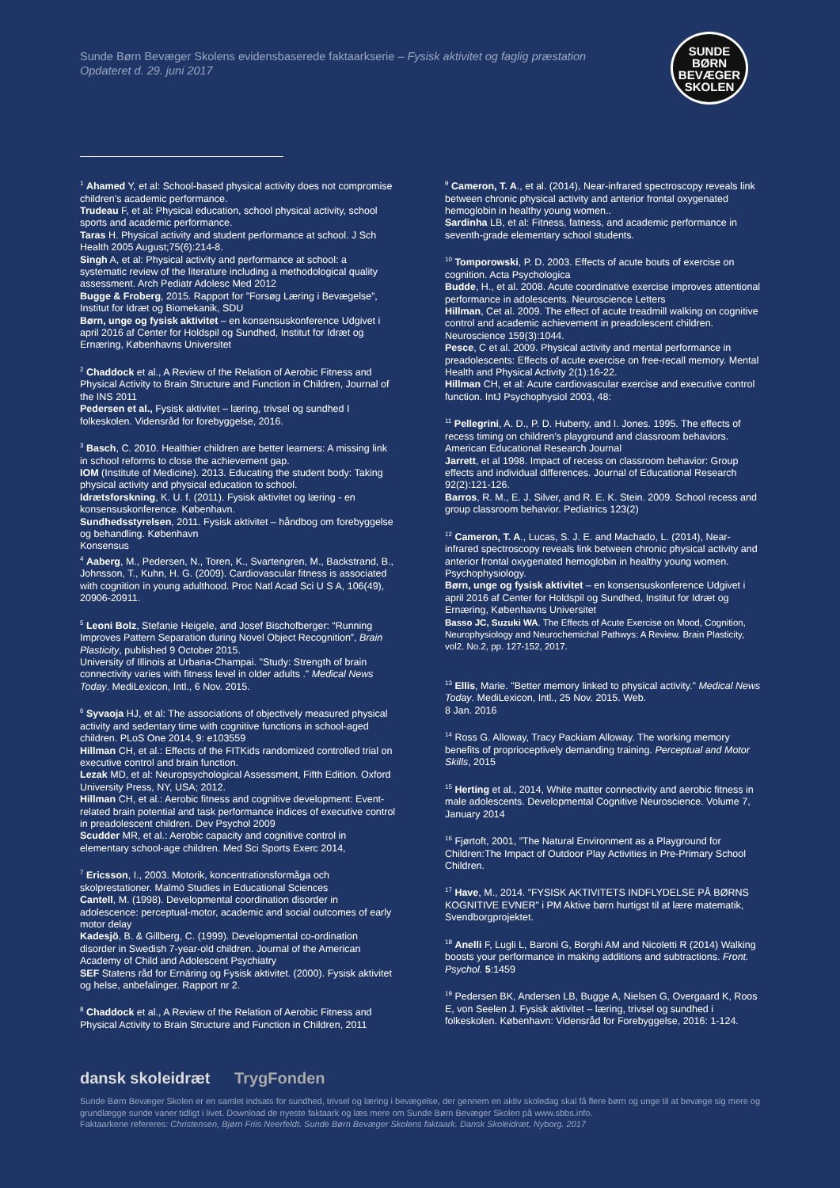Sunde Børn Bevæger Skolens evidensbaserede faktaarkserie – Fysisk aktivitet og faglig præstation
Opdateret d. 29. juni 2017
SUNDE
BØRN
BEVÆGER
SKOLEN
<sup>1</sup> Ahamed Y, et al: School-based physical activity does not compromise children's academic performance.
Trudeau F, et al: Physical education, school physical activity, school sports and academic performance.
Taras H. Physical activity and student performance at school. J Sch Health 2005 August;75(6):214-8.
Singh A, et al: Physical activity and performance at school: a systematic review of the literature including a methodological quality assessment. Arch Pediatr Adolesc Med 2012
Bugge & Froberg, 2015. Rapport for ”Forsøg Læring i Bevægelse”, Institut for Idræt og Biomekanik, SDU
Børn, unge og fysisk aktivitet – en konsensuskonference Udgivet i april 2016 af Center for Holdspil og Sundhed, Institut for Idræt og Ernæring, Københavns Universitet
<sup>2</sup> Chaddock et al., A Review of the Relation of Aerobic Fitness and Physical Activity to Brain Structure and Function in Children, Journal of the INS 2011
Pedersen et al., Fysisk aktivitet – læring, trivsel og sundhed I folkeskolen. Vidensråd for forebyggelse, 2016.
<sup>3</sup> Basch, C. 2010. Healthier children are better learners: A missing link in school reforms to close the achievement gap.
IOM (Institute of Medicine). 2013. Educating the student body: Taking physical activity and physical education to school.
Idrætsforskning, K. U. f. (2011). Fysisk aktivitet og læring - en konsensuskonference. København.
Sundhedsstyrelsen, 2011. Fysisk aktivitet – håndbog om forebyggelse og behandling. København
Konsensus
<sup>4</sup> Aaberg, M., Pedersen, N., Toren, K., Svartengren, M., Backstrand, B., Johnsson, T., Kuhn, H. G. (2009). Cardiovascular fitness is associated with cognition in young adulthood. Proc Natl Acad Sci U S A, 106(49), 20906-20911.
<sup>5</sup> Leoni Bolz, Stefanie Heigele, and Josef Bischofberger: “Running Improves Pattern Separation during Novel Object Recognition”, Brain Plasticity, published 9 October 2015.
University of Illinois at Urbana-Champai. "Study: Strength of brain connectivity varies with fitness level in older adults ." Medical News Today. MediLexicon, Intl., 6 Nov. 2015.
<sup>6</sup> Syvaoja HJ, et al: The associations of objectively measured physical activity and sedentary time with cognitive functions in school-aged children. PLoS One 2014, 9: e103559
Hillman CH, et al.: Effects of the FITKids randomized controlled trial on executive control and brain function.
Lezak MD, et al: Neuropsychological Assessment, Fifth Edition. Oxford University Press, NY, USA; 2012.
Hillman CH, et al.: Aerobic fitness and cognitive development: Event-related brain potential and task performance indices of executive control in preadolescent children. Dev Psychol 2009
Scudder MR, et al.: Aerobic capacity and cognitive control in elementary school-age children. Med Sci Sports Exerc 2014,
<sup>7</sup> Ericsson, I., 2003. Motorik, koncentrationsformåga och skolprestationer. Malmö Studies in Educational Sciences
Cantell, M. (1998). Developmental coordination disorder in adolescence: perceptual-motor, academic and social outcomes of early motor delay
Kadesjö, B. & Gillberg, C. (1999). Developmental co-ordination disorder in Swedish 7-year-old children. Journal of the American Academy of Child and Adolescent Psychiatry
SEF Statens råd for Ernäring og Fysisk aktivitet. (2000). Fysisk aktivitet og helse, anbefalinger. Rapport nr 2.
<sup>8</sup> Chaddock et al., A Review of the Relation of Aerobic Fitness and Physical Activity to Brain Structure and Function in Children, 2011
<sup>9</sup> Cameron, T. A., et al. (2014), Near-infrared spectroscopy reveals link between chronic physical activity and anterior frontal oxygenated hemoglobin in healthy young women..
Sardinha LB, et al: Fitness, fatness, and academic performance in seventh-grade elementary school students.
<sup>10</sup> Tomporowski, P. D. 2003. Effects of acute bouts of exercise on cognition. Acta Psychologica
Budde, H., et al. 2008. Acute coordinative exercise improves attentional performance in adolescents. Neuroscience Letters
Hillman, Cet al. 2009. The effect of acute treadmill walking on cognitive control and academic achievement in preadolescent children. Neuroscience 159(3):1044.
Pesce, C et al. 2009. Physical activity and mental performance in preadolescents: Effects of acute exercise on free-recall memory. Mental Health and Physical Activity 2(1):16-22.
Hillman CH, et al: Acute cardiovascular exercise and executive control function. IntJ Psychophysiol 2003, 48:
<sup>11</sup> Pellegrini, A. D., P. D. Huberty, and I. Jones. 1995. The effects of recess timing on children’s playground and classroom behaviors. American Educational Research Journal
Jarrett, et al 1998. Impact of recess on classroom behavior: Group effects and individual differences. Journal of Educational Research 92(2):121-126.
Barros, R. M., E. J. Silver, and R. E. K. Stein. 2009. School recess and group classroom behavior. Pediatrics 123(2)
<sup>12</sup> Cameron, T. A., Lucas, S. J. E. and Machado, L. (2014), Near-infrared spectroscopy reveals link between chronic physical activity and anterior frontal oxygenated hemoglobin in healthy young women. Psychophysiology.
Børn, unge og fysisk aktivitet – en konsensuskonference Udgivet i april 2016 af Center for Holdspil og Sundhed, Institut for Idræt og Ernæring, Københavns Universitet
Basso JC, Suzuki WA. The Effects of Acute Exercise on Mood, Cognition, Neurophysiology and Neurochemichal Pathwys: A Review. Brain Plasticity, vol2. No.2, pp. 127-152, 2017.
<sup>13</sup> Ellis, Marie. "Better memory linked to physical activity." Medical News Today. MediLexicon, Intl., 25 Nov. 2015. Web.
8 Jan. 2016
<sup>14</sup> Ross G. Alloway, Tracy Packiam Alloway. The working memory benefits of proprioceptively demanding training. Perceptual and Motor Skills, 2015
<sup>15</sup> Herting et al., 2014, White matter connectivity and aerobic fitness in male adolescents. Developmental Cognitive Neuroscience. Volume 7, January 2014
<sup>16</sup> Fjørtoft, 2001, ”The Natural Environment as a Playground for Children:The Impact of Outdoor Play Activities in Pre-Primary School Children.
<sup>17</sup> Have, M., 2014. ”FYSISK AKTIVITETS INDFLYDELSE PÅ BØRNS KOGNITIVE EVNER” i PM Aktive børn hurtigst til at lære matematik, Svendborgprojektet.
<sup>18</sup> Anelli F, Lugli L, Baroni G, Borghi AM and Nicoletti R (2014) Walking boosts your performance in making additions and subtractions. Front. Psychol. 5:1459
<sup>19</sup> Pedersen BK, Andersen LB, Bugge A, Nielsen G, Overgaard K, Roos E, von Seelen J. Fysisk aktivitet – læring, trivsel og sundhed i folkeskolen. København: Vidensråd for Forebyggelse, 2016: 1-124.
dansk skoleidræt TrygFonden
Sunde Børn Bevæger Skolen er en samlet indsats for sundhed, trivsel og læring i bevægelse, der gennem en aktiv skoledag skal få flere børn og unge til at bevæge sig mere og grundlægge sunde vaner tidligt i livet. Download de nyeste faktaark og læs mere om Sunde Børn Bevæger Skolen på www.sbbs.info.
Faktaarkene refereres: Christensen, Bjørn Friis Neerfeldt. Sunde Børn Bevæger Skolens faktaark. Dansk Skoleidræt, Nyborg. 2017